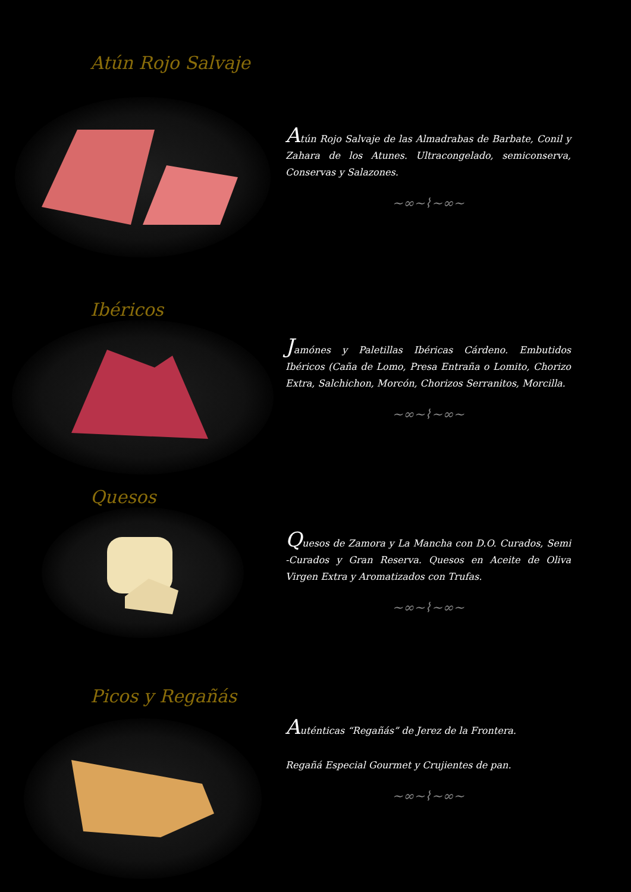Atún Rojo Salvaje
Atún Rojo Salvaje de las Almadrabas de Barbate, Conil y Zahara de los Atunes. Ultracongelado, semiconserva, Conservas y Salazones.
~∞~⌇~∞~
Ibéricos
Jamónes y Paletillas Ibéricas Cárdeno. Embutidos Ibéricos (Caña de Lomo, Presa Entraña o Lomito, Chorizo Extra, Salchichon, Morcón, Chorizos Serranitos, Morcilla.
~∞~⌇~∞~
Quesos
Quesos de Zamora y La Mancha con D.O. Curados, Semi -Curados y Gran Reserva. Quesos en Aceite de Oliva Virgen Extra y Aromatizados con Trufas.
~∞~⌇~∞~
Picos y Regañás
Auténticas “Regañás” de Jerez de la Frontera.
Regañá Especial Gourmet y Crujientes de pan.
~∞~⌇~∞~